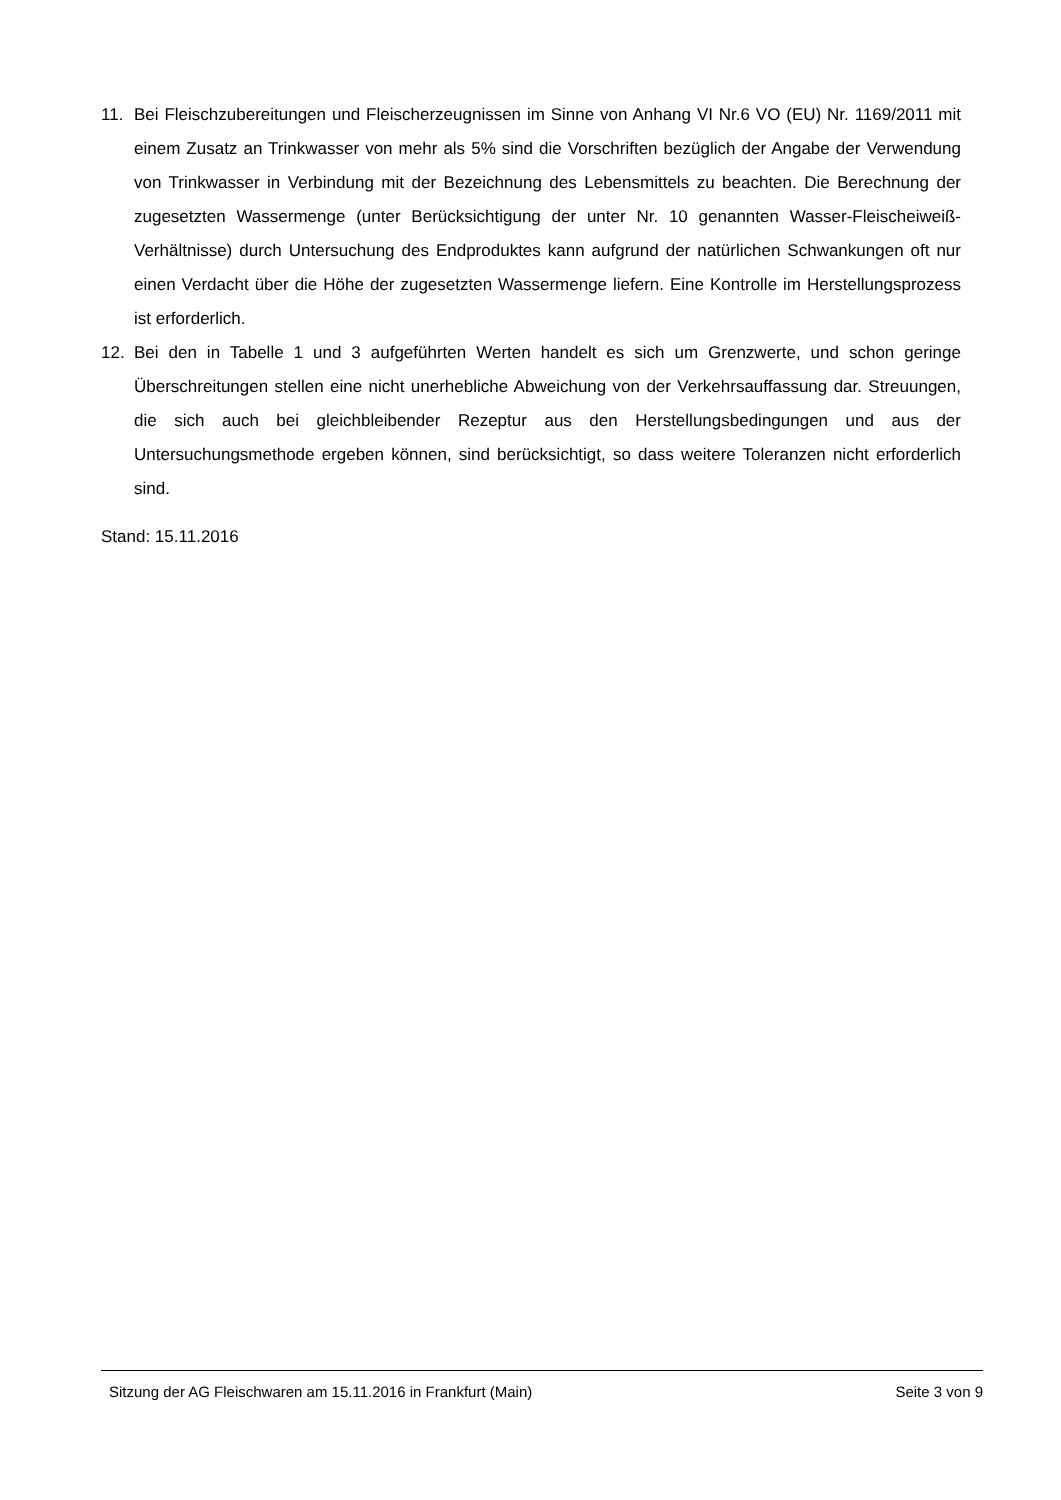11. Bei Fleischzubereitungen und Fleischerzeugnissen im Sinne von Anhang VI Nr.6 VO (EU) Nr. 1169/2011 mit einem Zusatz an Trinkwasser von mehr als 5% sind die Vorschriften bezüglich der Angabe der Verwendung von Trinkwasser in Verbindung mit der Bezeichnung des Lebensmittels zu beachten. Die Berechnung der zugesetzten Wassermenge (unter Berücksichtigung der unter Nr. 10 genannten Wasser-Fleischeiweiß-Verhältnisse) durch Untersuchung des Endproduktes kann aufgrund der natürlichen Schwankungen oft nur einen Verdacht über die Höhe der zugesetzten Wassermenge liefern. Eine Kontrolle im Herstellungsprozess ist erforderlich.
12. Bei den in Tabelle 1 und 3 aufgeführten Werten handelt es sich um Grenzwerte, und schon geringe Überschreitungen stellen eine nicht unerhebliche Abweichung von der Verkehrsauffassung dar. Streuungen, die sich auch bei gleichbleibender Rezeptur aus den Herstellungsbedingungen und aus der Untersuchungsmethode ergeben können, sind berücksichtigt, so dass weitere Toleranzen nicht erforderlich sind.
Stand: 15.11.2016
Sitzung der AG Fleischwaren am 15.11.2016 in Frankfurt (Main) Seite 3 von 9